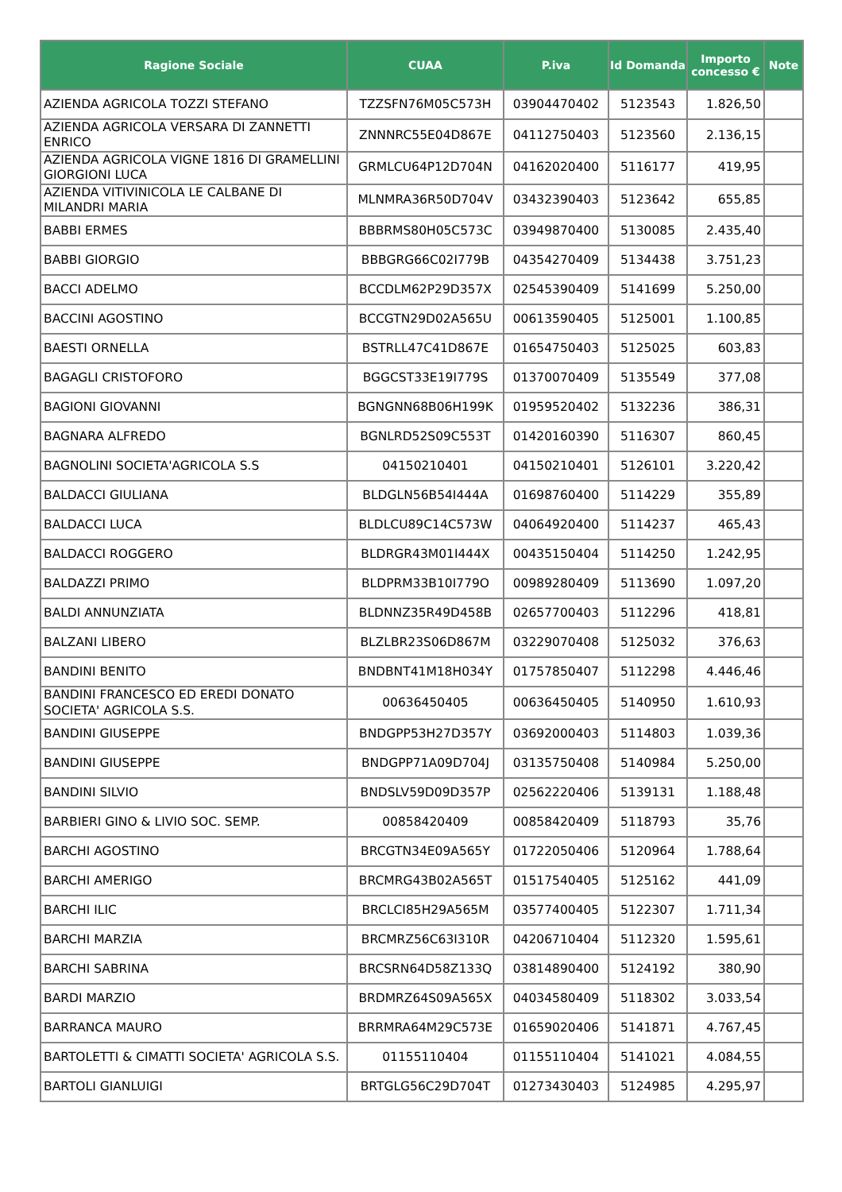| Ragione Sociale | CUAA | P.iva | Id Domanda | Importo concesso € | Note |
| --- | --- | --- | --- | --- | --- |
| AZIENDA AGRICOLA TOZZI STEFANO | TZZSFN76M05C573H | 03904470402 | 5123543 | 1.826,50 | |
| AZIENDA AGRICOLA VERSARA DI ZANNETTI ENRICO | ZNNNRC55E04D867E | 04112750403 | 5123560 | 2.136,15 | |
| AZIENDA AGRICOLA VIGNE 1816 DI GRAMELLINI GIORGIONI LUCA | GRMLCU64P12D704N | 04162020400 | 5116177 | 419,95 | |
| AZIENDA VITIVINICOLA LE CALBANE DI MILANDRI MARIA | MLNMRA36R50D704V | 03432390403 | 5123642 | 655,85 | |
| BABBI ERMES | BBBRMS80H05C573C | 03949870400 | 5130085 | 2.435,40 | |
| BABBI GIORGIO | BBBGRG66C02I779B | 04354270409 | 5134438 | 3.751,23 | |
| BACCI ADELMO | BCCDLM62P29D357X | 02545390409 | 5141699 | 5.250,00 | |
| BACCINI AGOSTINO | BCCGTN29D02A565U | 00613590405 | 5125001 | 1.100,85 | |
| BAESTI ORNELLA | BSTRLL47C41D867E | 01654750403 | 5125025 | 603,83 | |
| BAGAGLI CRISTOFORO | BGGCST33E19I779S | 01370070409 | 5135549 | 377,08 | |
| BAGIONI GIOVANNI | BGNGNN68B06H199K | 01959520402 | 5132236 | 386,31 | |
| BAGNARA ALFREDO | BGNLRD52S09C553T | 01420160390 | 5116307 | 860,45 | |
| BAGNOLINI SOCIETA'AGRICOLA S.S | 04150210401 | 04150210401 | 5126101 | 3.220,42 | |
| BALDACCI GIULIANA | BLDGLN56B54I444A | 01698760400 | 5114229 | 355,89 | |
| BALDACCI LUCA | BLDLCU89C14C573W | 04064920400 | 5114237 | 465,43 | |
| BALDACCI ROGGERO | BLDRGR43M01I444X | 00435150404 | 5114250 | 1.242,95 | |
| BALDAZZI PRIMO | BLDPRM33B10I779O | 00989280409 | 5113690 | 1.097,20 | |
| BALDI ANNUNZIATA | BLDNNZ35R49D458B | 02657700403 | 5112296 | 418,81 | |
| BALZANI LIBERO | BLZLBR23S06D867M | 03229070408 | 5125032 | 376,63 | |
| BANDINI BENITO | BNDBNT41M18H034Y | 01757850407 | 5112298 | 4.446,46 | |
| BANDINI FRANCESCO ED EREDI DONATO SOCIETA' AGRICOLA S.S. | 00636450405 | 00636450405 | 5140950 | 1.610,93 | |
| BANDINI GIUSEPPE | BNDGPP53H27D357Y | 03692000403 | 5114803 | 1.039,36 | |
| BANDINI GIUSEPPE | BNDGPP71A09D704J | 03135750408 | 5140984 | 5.250,00 | |
| BANDINI SILVIO | BNDSLV59D09D357P | 02562220406 | 5139131 | 1.188,48 | |
| BARBIERI GINO & LIVIO SOC. SEMP. | 00858420409 | 00858420409 | 5118793 | 35,76 | |
| BARCHI AGOSTINO | BRCGTN34E09A565Y | 01722050406 | 5120964 | 1.788,64 | |
| BARCHI AMERIGO | BRCMRG43B02A565T | 01517540405 | 5125162 | 441,09 | |
| BARCHI ILIC | BRCLCI85H29A565M | 03577400405 | 5122307 | 1.711,34 | |
| BARCHI MARZIA | BRCMRZ56C63I310R | 04206710404 | 5112320 | 1.595,61 | |
| BARCHI SABRINA | BRCSRN64D58Z133Q | 03814890400 | 5124192 | 380,90 | |
| BARDI MARZIO | BRDMRZ64S09A565X | 04034580409 | 5118302 | 3.033,54 | |
| BARRANCA MAURO | BRRMRA64M29C573E | 01659020406 | 5141871 | 4.767,45 | |
| BARTOLETTI & CIMATTI SOCIETA' AGRICOLA S.S. | 01155110404 | 01155110404 | 5141021 | 4.084,55 | |
| BARTOLI GIANLUIGI | BRTGLG56C29D704T | 01273430403 | 5124985 | 4.295,97 | |